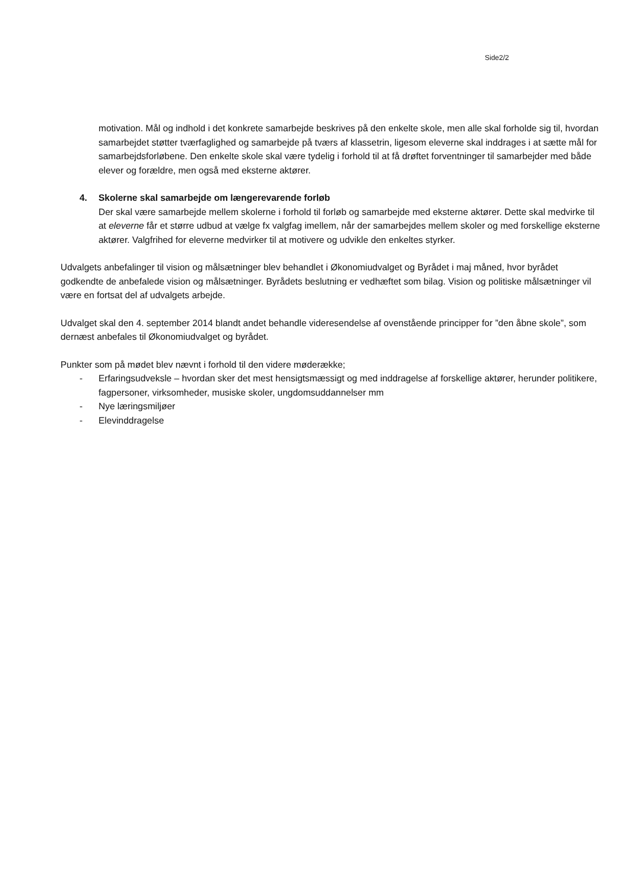Side2/2
motivation. Mål og indhold i det konkrete samarbejde beskrives på den enkelte skole, men alle skal forholde sig til, hvordan samarbejdet støtter tværfaglighed og samarbejde på tværs af klassetrin, ligesom eleverne skal inddrages i at sætte mål for samarbejdsforløbene. Den enkelte skole skal være tydelig i forhold til at få drøftet forventninger til samarbejder med både elever og forældre, men også med eksterne aktører.
4. Skolerne skal samarbejde om længerevarende forløb
Der skal være samarbejde mellem skolerne i forhold til forløb og samarbejde med eksterne aktører. Dette skal medvirke til at eleverne får et større udbud at vælge fx valgfag imellem, når der samarbejdes mellem skoler og med forskellige eksterne aktører. Valgfrihed for eleverne medvirker til at motivere og udvikle den enkeltes styrker.
Udvalgets anbefalinger til vision og målsætninger blev behandlet i Økonomiudvalget og Byrådet i maj måned, hvor byrådet godkendte de anbefalede vision og målsætninger. Byrådets beslutning er vedhæftet som bilag. Vision og politiske målsætninger vil være en fortsat del af udvalgets arbejde.
Udvalget skal den 4. september 2014 blandt andet behandle videresendelse af ovenstående principper for ”den åbne skole”, som dernæst anbefales til Økonomiudvalget og byrådet.
Punkter som på mødet blev nævnt i forhold til den videre møderække;
- Erfaringsudveksle – hvordan sker det mest hensigtsmæssigt og med inddragelse af forskellige aktører, herunder politikere, fagpersoner, virksomheder, musiske skoler, ungdomsuddannelser mm
- Nye læringsmiljøer
- Elevinddragelse